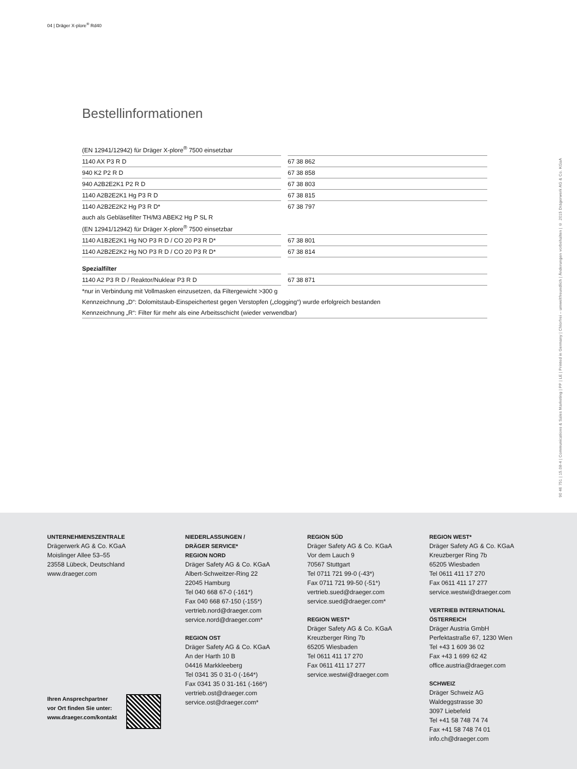04 | Dräger X-plore<sup>®</sup> Rd40
90 46 751 | 15.08-4 | Communications & Sales Marketing | PP | LE | Printed in Germany | Chlorfrei – umweltfreundlich | Änderungen vorbehalten | © 2015 Drägerwerk AG & Co. KGaA
Bestellinformationen
| (EN 12941/12942) für Dräger X-plore<sup>®</sup> 7500 einsetzbar | | |
| 1140 AX P3 R D | | 67 38 862 |
| 940 K2 P2 R D | | 67 38 858 |
| 940 A2B2E2K1 P2 R D | | 67 38 803 |
| 1140 A2B2E2K1 Hg P3 R D | | 67 38 815 |
| 1140 A2B2E2K2 Hg P3 R D* | | 67 38 797 |
| auch als Gebläsefilter TH/M3 ABEK2 Hg P SL R | | |
| (EN 12941/12942) für Dräger X-plore<sup>®</sup> 7500 einsetzbar | | |
| 1140 A1B2E2K1 Hg NO P3 R D / CO 20 P3 R D* | | 67 38 801 |
| 1140 A2B2E2K2 Hg NO P3 R D / CO 20 P3 R D* | | 67 38 814 |
| Spezialfilter | | |
| 1140 A2 P3 R D / Reaktor/Nuklear P3 R D | | 67 38 871 |
| *nur in Verbindung mit Vollmasken einzusetzen, da Filtergewicht >300 g | | |
| Kennzeichnung „D“: Dolomitstaub-Einspeichertest gegen Verstopfen („clogging“) wurde erfolgreich bestanden | | |
| Kennzeichnung „R“: Filter für mehr als eine Arbeitsschicht (wieder verwendbar) | | |
UNTERNEHMENSZENTRALE
Drägerwerk AG & Co. KGaA
Moislinger Allee 53–55
23558 Lübeck, Deutschland
www.draeger.com
Ihren Ansprechpartner
vor Ort finden Sie unter:
www.draeger.com/kontakt
NIEDERLASSUNGEN /
DRÄGER SERVICE*
REGION NORD
Dräger Safety AG & Co. KGaA
Albert-Schweitzer-Ring 22
22045 Hamburg
Tel 040 668 67-0 (-161*)
Fax 040 668 67-150 (-155*)
vertrieb.nord@draeger.com
service.nord@draeger.com*
REGION OST
Dräger Safety AG & Co. KGaA
An der Harth 10 B
04416 Markkleeberg
Tel 0341 35 0 31-0 (-164*)
Fax 0341 35 0 31-161 (-166*)
vertrieb.ost@draeger.com
service.ost@draeger.com*
REGION SÜD
Dräger Safety AG & Co. KGaA
Vor dem Lauch 9
70567 Stuttgart
Tel 0711 721 99-0 (-43*)
Fax 0711 721 99-50 (-51*)
vertrieb.sued@draeger.com
service.sued@draeger.com*
REGION WEST*
Dräger Safety AG & Co. KGaA
Kreuzberger Ring 7b
65205 Wiesbaden
Tel 0611 411 17 270
Fax 0611 411 17 277
service.westwi@draeger.com
REGION WEST*
Dräger Safety AG & Co. KGaA
Kreuzberger Ring 7b
65205 Wiesbaden
Tel 0611 411 17 270
Fax 0611 411 17 277
service.westwi@draeger.com
VERTRIEB INTERNATIONAL
ÖSTERREICH
Dräger Austria GmbH
Perfektastraße 67, 1230 Wien
Tel +43 1 609 36 02
Fax +43 1 699 62 42
office.austria@draeger.com
SCHWEIZ
Dräger Schweiz AG
Waldeggstrasse 30
3097 Liebefeld
Tel +41 58 748 74 74
Fax +41 58 748 74 01
info.ch@draeger.com